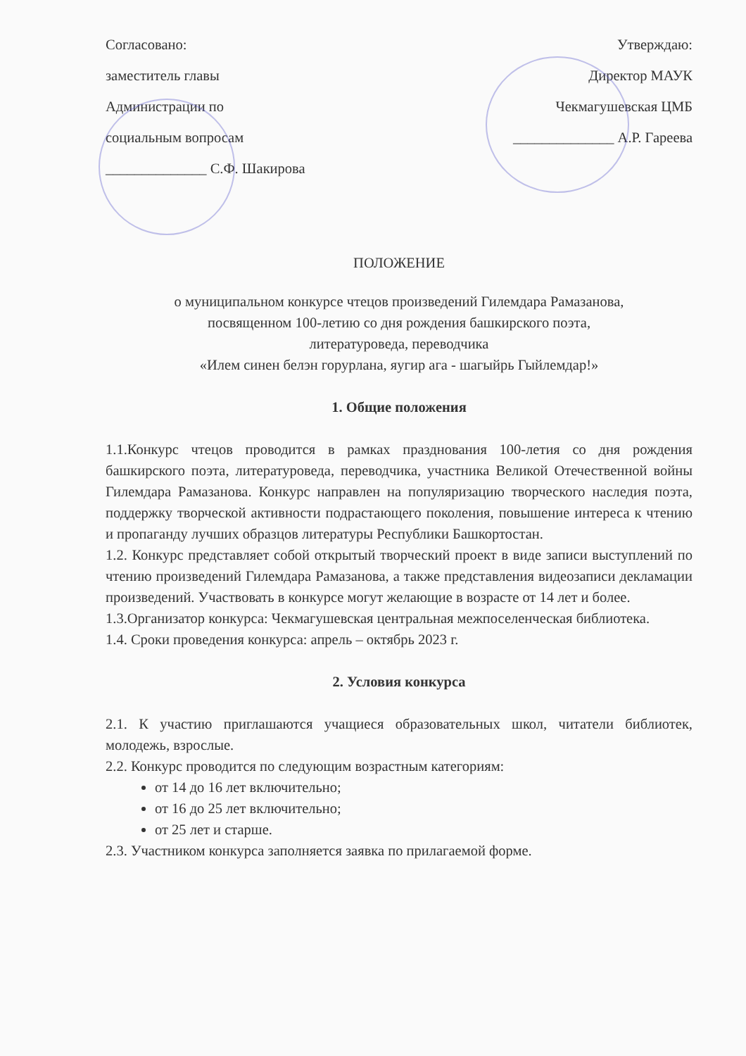Согласовано:
заместитель главы
Администрации по
социальным вопросам
______________ С.Ф. Шакирова
Утверждаю:
Директор МАУК
Чекмагушевская ЦМБ
______________ А.Р. Гареева
ПОЛОЖЕНИЕ
о муниципальном конкурсе чтецов произведений Гилемдара Рамазанова,
посвященном 100-летию со дня рождения башкирского поэта,
литературоведа, переводчика
«Илем синен белэн горурлана, яугир ага - шагыйрь Гыйлемдар!»
1. Общие положения
1.1.Конкурс чтецов проводится в рамках празднования 100-летия со дня рождения башкирского поэта, литературоведа, переводчика, участника Великой Отечественной войны Гилемдара Рамазанова. Конкурс направлен на популяризацию творческого наследия поэта, поддержку творческой активности подрастающего поколения, повышение интереса к чтению и пропаганду лучших образцов литературы Республики Башкортостан.
1.2. Конкурс представляет собой открытый творческий проект в виде записи выступлений по чтению произведений Гилемдара Рамазанова, а также представления видеозаписи декламации произведений. Участвовать в конкурсе могут желающие в возрасте от 14 лет и более.
1.3.Организатор конкурса: Чекмагушевская центральная межпоселенческая библиотека.
1.4. Сроки проведения конкурса: апрель – октябрь 2023 г.
2. Условия конкурса
2.1. К участию приглашаются учащиеся образовательных школ, читатели библиотек, молодежь, взрослые.
2.2. Конкурс проводится по следующим возрастным категориям:
от 14 до 16 лет включительно;
от 16 до 25 лет включительно;
от 25 лет и старше.
2.3. Участником конкурса заполняется заявка по прилагаемой форме.